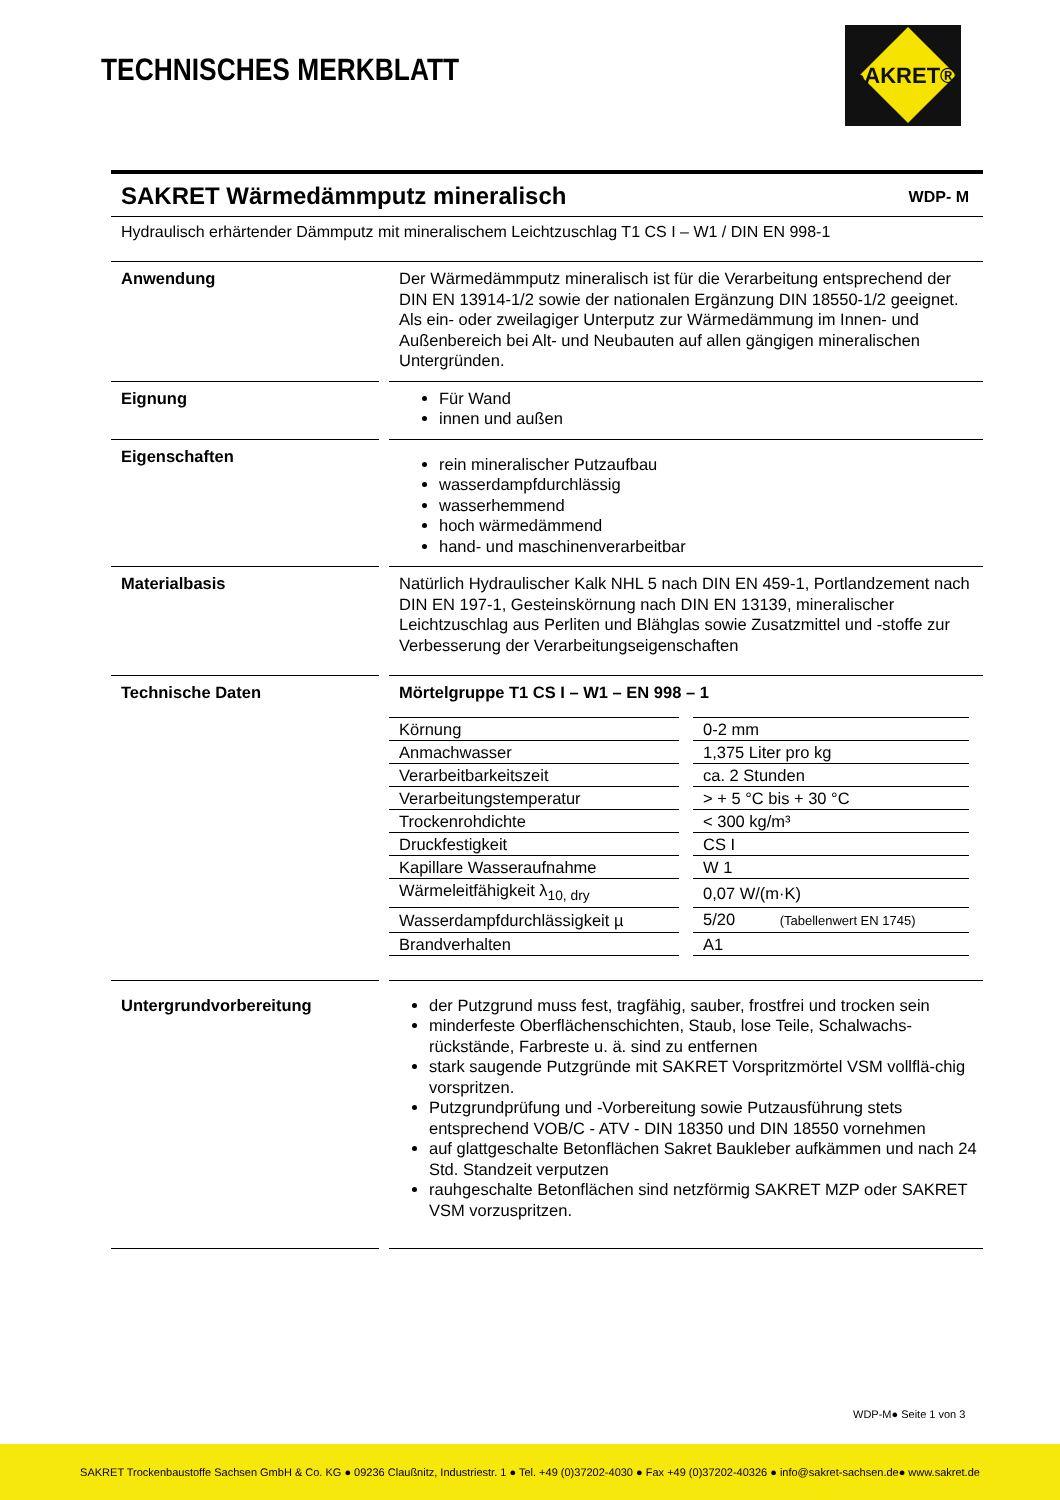TECHNISCHES MERKBLATT
SAKRET®
SAKRET Wärmedämmputz mineralisch WDP- M
Hydraulisch erhärtender Dämmputz mit mineralischem Leichtzuschlag T1 CS I – W1 / DIN EN 998-1
Anwendung Der Wärmedämmputz mineralisch ist für die Verarbeitung entsprechend der DIN EN 13914-1/2 sowie der nationalen Ergänzung DIN 18550-1/2 geeignet.
Als ein- oder zweilagiger Unterputz zur Wärmedämmung im Innen- und Außenbereich bei Alt- und Neubauten auf allen gängigen mineralischen Untergründen.
Eignung Für Wand
innen und außen
Eigenschaften
rein mineralischer Putzaufbau
wasserdampfdurchlässig
wasserhemmend
hoch wärmedämmend
hand- und maschinenverarbeitbar
Materialbasis Natürlich Hydraulischer Kalk NHL 5 nach DIN EN 459-1, Portlandzement nach DIN EN 197-1, Gesteinskörnung nach DIN EN 13139, mineralischer Leichtzuschlag aus Perliten und Blähglas sowie Zusatzmittel und -stoffe zur Verbesserung der Verarbeitungseigenschaften
Technische Daten Mörtelgruppe T1 CS I – W1 – EN 998 – 1
| Körnung | 0-2 mm |
| Anmachwasser | 1,375 Liter pro kg |
| Verarbeitbarkeitszeit | ca. 2 Stunden |
| Verarbeitungstemperatur | > + 5 °C bis + 30 °C |
| Trockenrohdichte | < 300 kg/m³ |
| Druckfestigkeit | CS I |
| Kapillare Wasseraufnahme | W 1 |
| Wärmeleitfähigkeit λ<sub>10, dry</sub> | 0,07 W/(m·K) |
| Wasserdampfdurchlässigkeit µ | 5/20 (Tabellenwert EN 1745) |
| Brandverhalten | A1 |
Untergrundvorbereitung der Putzgrund muss fest, tragfähig, sauber, frostfrei und trocken sein
minderfeste Oberflächenschichten, Staub, lose Teile, Schalwachs-rückstände, Farbreste u. ä. sind zu entfernen
stark saugende Putzgründe mit SAKRET Vorspritzmörtel VSM vollflä-chig vorspritzen.
Putzgrundprüfung und -Vorbereitung sowie Putzausführung stets entsprechend VOB/C - ATV - DIN 18350 und DIN 18550 vornehmen
auf glattgeschalte Betonflächen Sakret Baukleber aufkämmen und nach 24 Std. Standzeit verputzen
rauhgeschalte Betonflächen sind netzförmig SAKRET MZP oder SAKRET VSM vorzuspritzen.
WDP-M● Seite 1 von 3
SAKRET Trockenbaustoffe Sachsen GmbH & Co. KG ● 09236 Claußnitz, Industriestr. 1 ● Tel. +49 (0)37202-4030 ● Fax +49 (0)37202-40326 ● info@sakret-sachsen.de● www.sakret.de